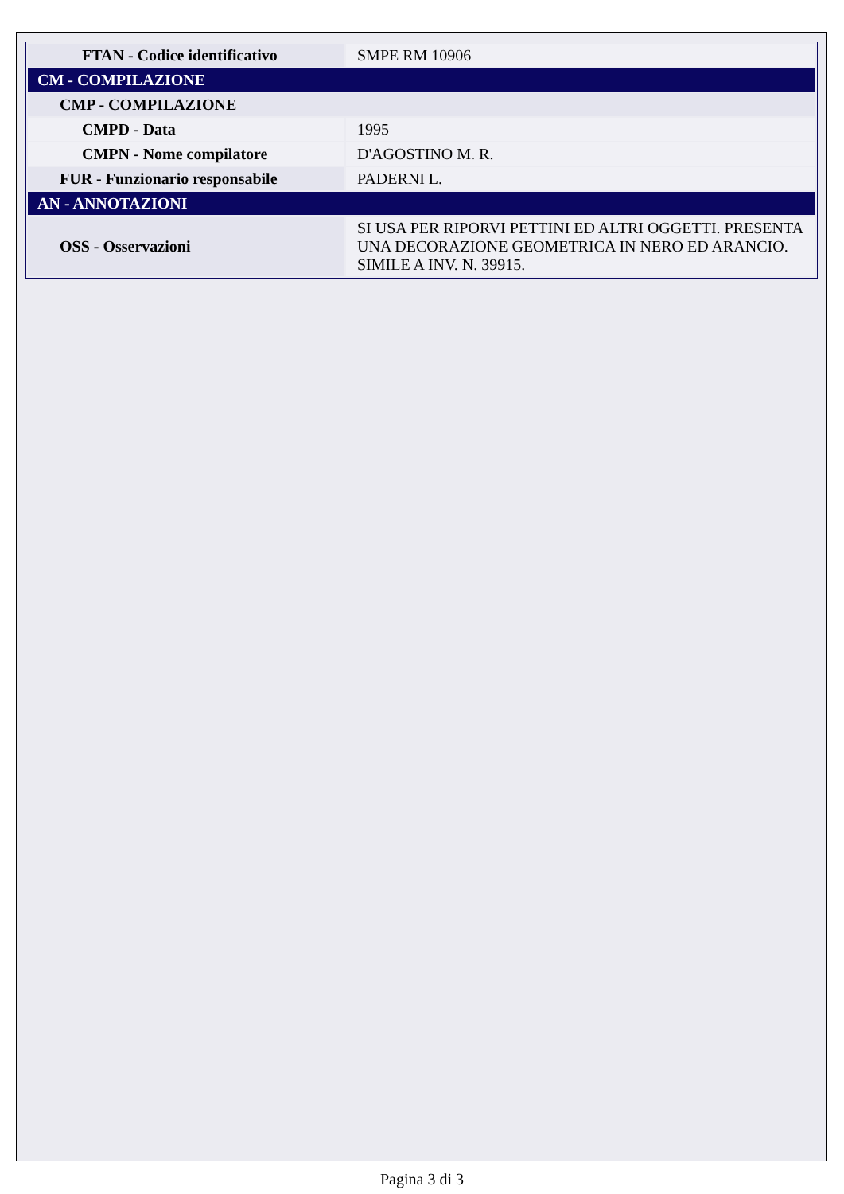| FTAN - Codice identificativo | SMPE RM 10906 |
| CM - COMPILAZIONE | |
| CMP - COMPILAZIONE | |
| CMPD - Data | 1995 |
| CMPN - Nome compilatore | D'AGOSTINO M. R. |
| FUR - Funzionario responsabile | PADERNI L. |
| AN - ANNOTAZIONI | |
| OSS - Osservazioni | SI USA PER RIPORVI PETTINI ED ALTRI OGGETTI. PRESENTA UNA DECORAZIONE GEOMETRICA IN NERO ED ARANCIO. SIMILE A INV. N. 39915. |
Pagina 3 di 3